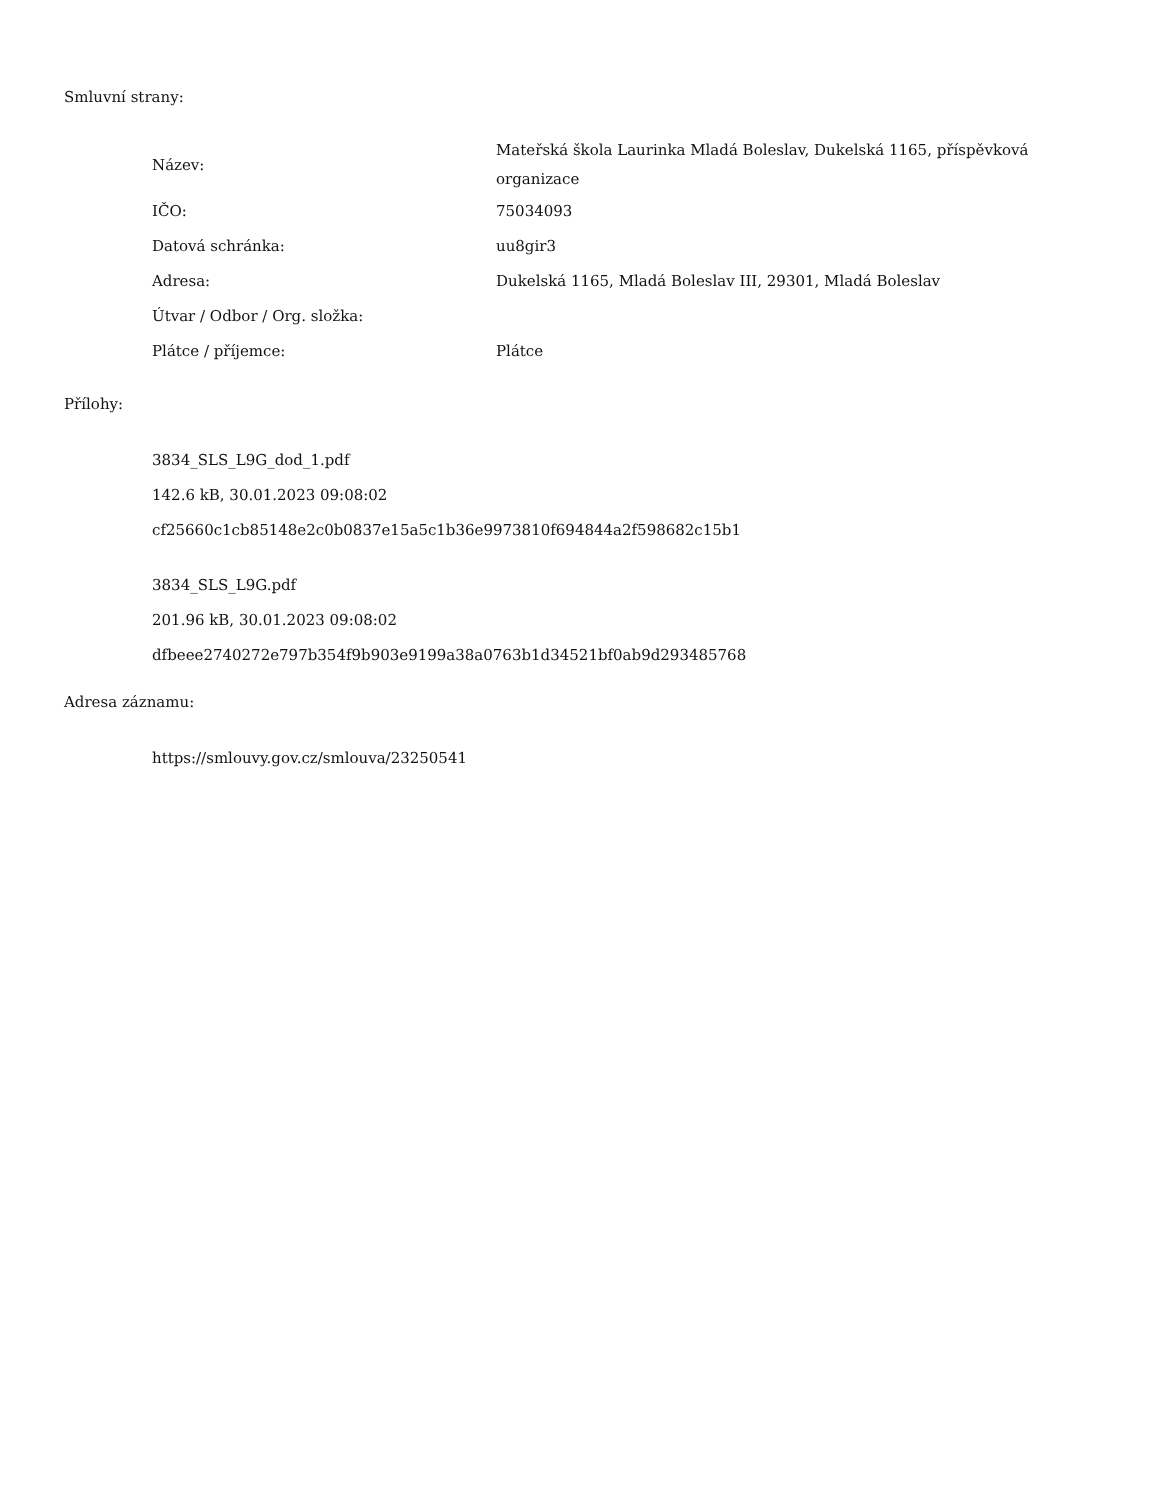Smluvní strany:
| Název: | Mateřská škola Laurinka Mladá Boleslav, Dukelská 1165, příspěvková organizace |
| IČO: | 75034093 |
| Datová schránka: | uu8gir3 |
| Adresa: | Dukelská 1165, Mladá Boleslav III, 29301, Mladá Boleslav |
| Útvar / Odbor / Org. složka: | |
| Plátce / příjemce: | Plátce |
Přílohy:
3834_SLS_L9G_dod_1.pdf
142.6 kB, 30.01.2023 09:08:02
cf25660c1cb85148e2c0b0837e15a5c1b36e9973810f694844a2f598682c15b1
3834_SLS_L9G.pdf
201.96 kB, 30.01.2023 09:08:02
dfbeee2740272e797b354f9b903e9199a38a0763b1d34521bf0ab9d293485768
Adresa záznamu:
https://smlouvy.gov.cz/smlouva/23250541